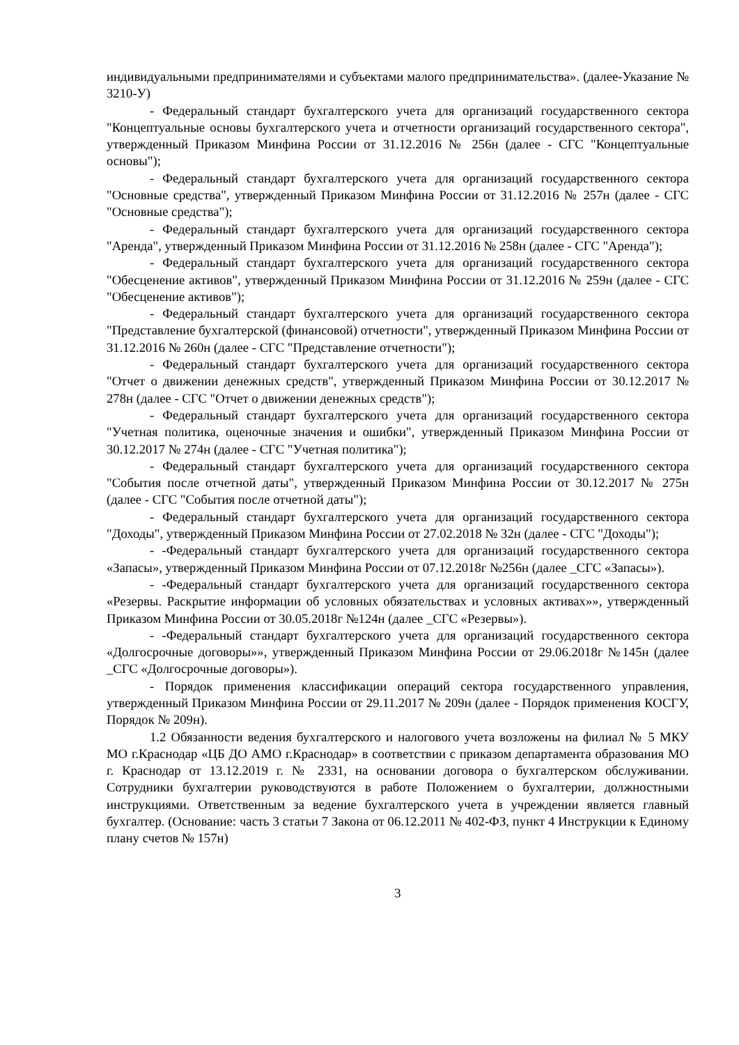индивидуальными предпринимателями и субъектами малого предпринимательства». (далее-Указание № 3210-У)
- Федеральный стандарт бухгалтерского учета для организаций государственного сектора "Концептуальные основы бухгалтерского учета и отчетности организаций государственного сектора", утвержденный Приказом Минфина России от 31.12.2016 № 256н (далее - СГС "Концептуальные основы");
- Федеральный стандарт бухгалтерского учета для организаций государственного сектора "Основные средства", утвержденный Приказом Минфина России от 31.12.2016 № 257н (далее - СГС "Основные средства");
- Федеральный стандарт бухгалтерского учета для организаций государственного сектора "Аренда", утвержденный Приказом Минфина России от 31.12.2016 № 258н (далее - СГС "Аренда");
- Федеральный стандарт бухгалтерского учета для организаций государственного сектора "Обесценение активов", утвержденный Приказом Минфина России от 31.12.2016 № 259н (далее - СГС "Обесценение активов");
- Федеральный стандарт бухгалтерского учета для организаций государственного сектора "Представление бухгалтерской (финансовой) отчетности", утвержденный Приказом Минфина России от 31.12.2016 № 260н (далее - СГС "Представление отчетности");
- Федеральный стандарт бухгалтерского учета для организаций государственного сектора "Отчет о движении денежных средств", утвержденный Приказом Минфина России от 30.12.2017 № 278н (далее - СГС "Отчет о движении денежных средств");
- Федеральный стандарт бухгалтерского учета для организаций государственного сектора "Учетная политика, оценочные значения и ошибки", утвержденный Приказом Минфина России от 30.12.2017 № 274н (далее - СГС "Учетная политика");
- Федеральный стандарт бухгалтерского учета для организаций государственного сектора "События после отчетной даты", утвержденный Приказом Минфина России от 30.12.2017 № 275н (далее - СГС "События после отчетной даты");
- Федеральный стандарт бухгалтерского учета для организаций государственного сектора "Доходы", утвержденный Приказом Минфина России от 27.02.2018 № 32н (далее - СГС "Доходы");
- -Федеральный стандарт бухгалтерского учета для организаций государственного сектора «Запасы», утвержденный Приказом Минфина России от 07.12.2018г №256н (далее _СГС «Запасы»).
- -Федеральный стандарт бухгалтерского учета для организаций государственного сектора «Резервы. Раскрытие информации об условных обязательствах и условных активах»», утвержденный Приказом Минфина России от 30.05.2018г №124н (далее _СГС «Резервы»).
- -Федеральный стандарт бухгалтерского учета для организаций государственного сектора «Долгосрочные договоры»», утвержденный Приказом Минфина России от 29.06.2018г №145н (далее _СГС «Долгосрочные договоры»).
- Порядок применения классификации операций сектора государственного управления, утвержденный Приказом Минфина России от 29.11.2017 № 209н (далее - Порядок применения КОСГУ, Порядок № 209н).
1.2 Обязанности ведения бухгалтерского и налогового учета возложены на филиал № 5 МКУ МО г.Краснодар «ЦБ ДО АМО г.Краснодар» в соответствии с приказом департамента образования МО г. Краснодар от 13.12.2019 г. № 2331, на основании договора о бухгалтерском обслуживании. Сотрудники бухгалтерии руководствуются в работе Положением о бухгалтерии, должностными инструкциями. Ответственным за ведение бухгалтерского учета в учреждении является главный бухгалтер. (Основание: часть 3 статьи 7 Закона от 06.12.2011 № 402-ФЗ, пункт 4 Инструкции к Единому плану счетов № 157н)
3